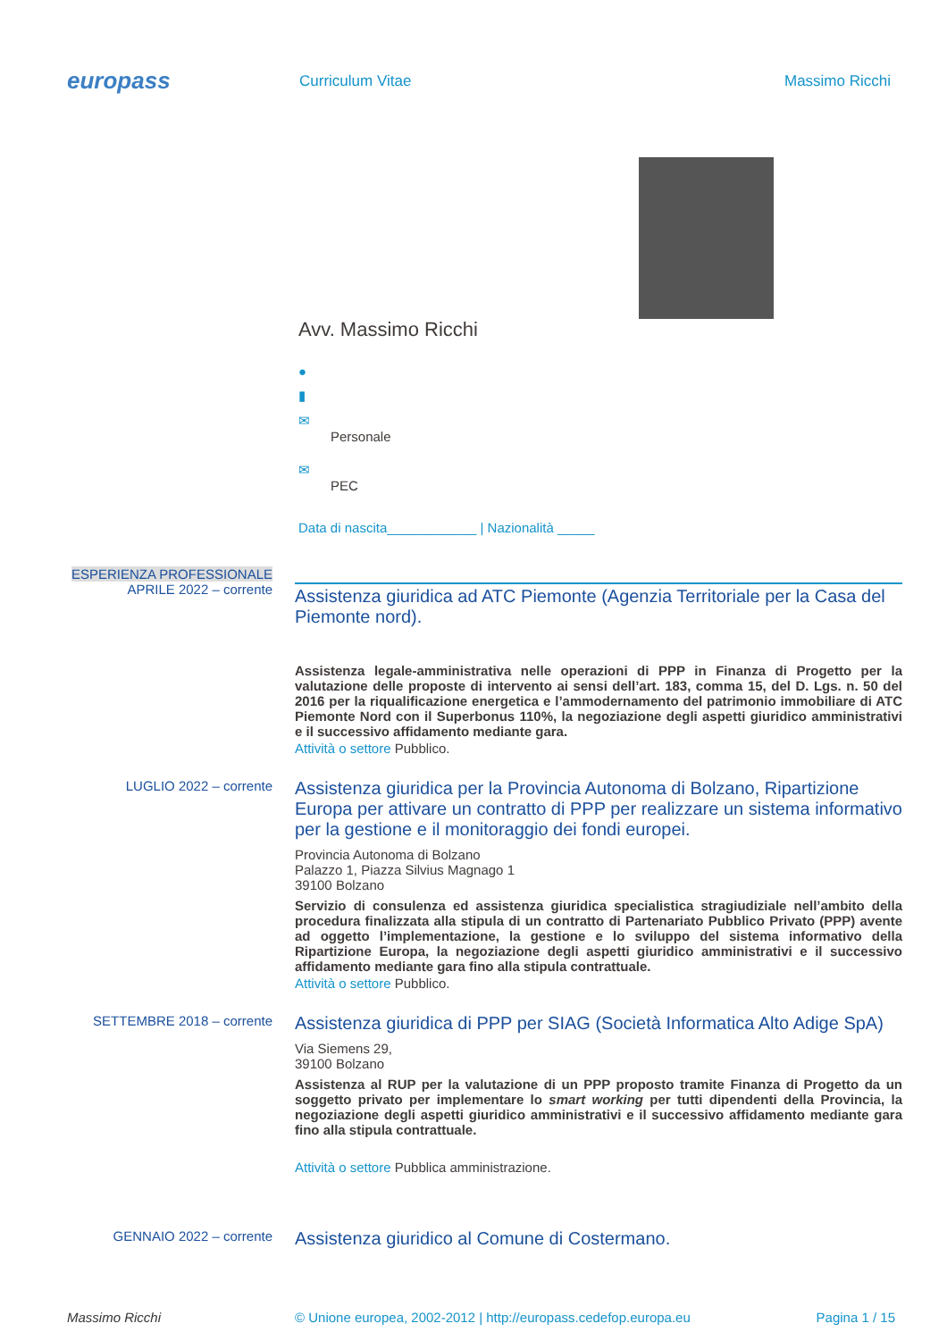europass
Curriculum Vitae Massimo Ricchi
Avv. Massimo Ricchi
●
▮
✉
Personale
✉
PEC
Data di nascita____________ | Nazionalità _____
ESPERIENZA PROFESSIONALE
APRILE 2022 – corrente
Assistenza giuridica ad ATC Piemonte (Agenzia Territoriale per la Casa del Piemonte nord).
Assistenza legale-amministrativa nelle operazioni di PPP in Finanza di Progetto per la valutazione delle proposte di intervento ai sensi dell’art. 183, comma 15, del D. Lgs. n. 50 del 2016 per la riqualificazione energetica e l’ammodernamento del patrimonio immobiliare di ATC Piemonte Nord con il Superbonus 110%, la negoziazione degli aspetti giuridico amministrativi e il successivo affidamento mediante gara.
Attività o settore Pubblico.
LUGLIO 2022 – corrente
Assistenza giuridica per la Provincia Autonoma di Bolzano, Ripartizione Europa per attivare un contratto di PPP per realizzare un sistema informativo per la gestione e il monitoraggio dei fondi europei.
Provincia Autonoma di Bolzano
Palazzo 1, Piazza Silvius Magnago 1
39100 Bolzano
Servizio di consulenza ed assistenza giuridica specialistica stragiudiziale nell’ambito della procedura finalizzata alla stipula di un contratto di Partenariato Pubblico Privato (PPP) avente ad oggetto l’implementazione, la gestione e lo sviluppo del sistema informativo della Ripartizione Europa, la negoziazione degli aspetti giuridico amministrativi e il successivo affidamento mediante gara fino alla stipula contrattuale.
Attività o settore Pubblico.
SETTEMBRE 2018 – corrente
Assistenza giuridica di PPP per SIAG (Società Informatica Alto Adige SpA)
Via Siemens 29,
39100 Bolzano
Assistenza al RUP per la valutazione di un PPP proposto tramite Finanza di Progetto da un soggetto privato per implementare lo smart working per tutti dipendenti della Provincia, la negoziazione degli aspetti giuridico amministrativi e il successivo affidamento mediante gara fino alla stipula contrattuale.
Attività o settore Pubblica amministrazione.
GENNAIO 2022 – corrente
Assistenza giuridico al Comune di Costermano.
Massimo Ricchi © Unione europea, 2002-2012 | http://europass.cedefop.europa.eu Pagina 1 / 15